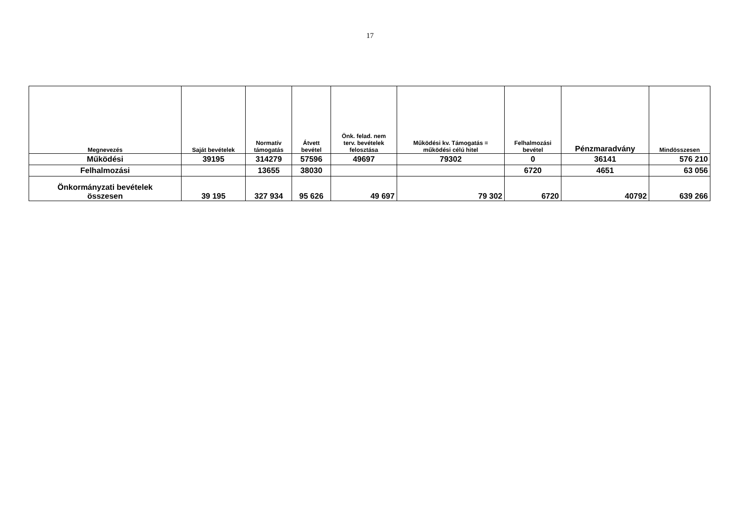17
| Megnevezés | Saját bevételek | Normatív támogatás | Átvett bevétel | Önk. felad. nem terv. bevételek felosztása | Működési kv. Támogatás = működési célú hitel | Felhalmozási bevétel | Pénzmaradvány | Mindösszesen |
| --- | --- | --- | --- | --- | --- | --- | --- | --- |
| Működési | 39195 | 314279 | 57596 | 49697 | 79302 | 0 | 36141 | 576 210 |
| Felhalmozási | | 13655 | 38030 | | | 6720 | 4651 | 63 056 |
| Önkormányzati bevételek összesen | 39 195 | 327 934 | 95 626 | 49 697 | 79 302 | 6720 | 40792 | 639 266 |